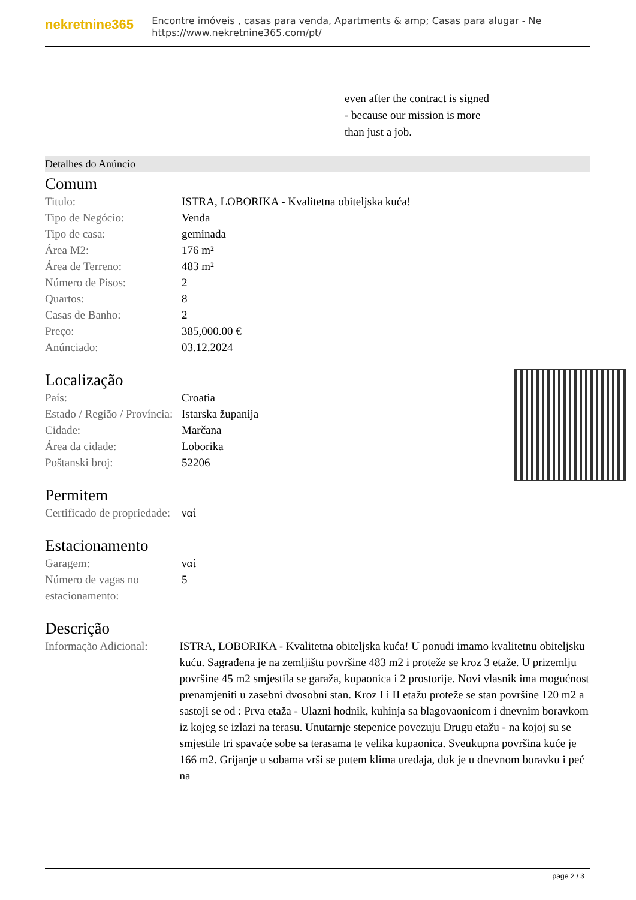nekretnine365
Encontre imóveis , casas para venda, Apartments & amp; Casas para alugar - Ne
https://www.nekretnine365.com/pt/
even after the contract is signed
- because our mission is more
than just a job.
Detalhes do Anúncio
Comum
| Titulo: | ISTRA, LOBORIKA - Kvalitetna obiteljska kuća! |
| Tipo de Negócio: | Venda |
| Tipo de casa: | geminada |
| Área M2: | 176 m² |
| Área de Terreno: | 483 m² |
| Número de Pisos: | 2 |
| Quartos: | 8 |
| Casas de Banho: | 2 |
| Preço: | 385,000.00 € |
| Anúnciado: | 03.12.2024 |
Localização
| País: | Croatia |
| Estado / Região / Província: | Istarska županija |
| Cidade: | Marčana |
| Área da cidade: | Loborika |
| Poštanski broj: | 52206 |
Permitem
| Certificado de propriedade: | ναί |
Estacionamento
| Garagem: | ναί |
| Número de vagas no estacionamento: | 5 |
Descrição
| Informação Adicional: | ISTRA, LOBORIKA - Kvalitetna obiteljska kuća! U ponudi imamo kvalitetnu obiteljsku kuću. Sagrađena je na zemljištu površine 483 m2 i proteže se kroz 3 etaže. U prizemlju površine 45 m2 smjestila se garaža, kupaonica i 2 prostorije. Novi vlasnik ima mogućnost prenamjeniti u zasebni dvosobni stan. Kroz I i II etažu proteže se stan površine 120 m2 a sastoji se od : Prva etaža - Ulazni hodnik, kuhinja sa blagovaonicom i dnevnim boravkom iz kojeg se izlazi na terasu. Unutarnje stepenice povezuju Drugu etažu - na kojoj su se smjestile tri spavaće sobe sa terasama te velika kupaonica. Sveukupna površina kuće je 166 m2. Grijanje u sobama vrši se putem klima uređaja, dok je u dnevnom boravku i peć na |
page 2 / 3